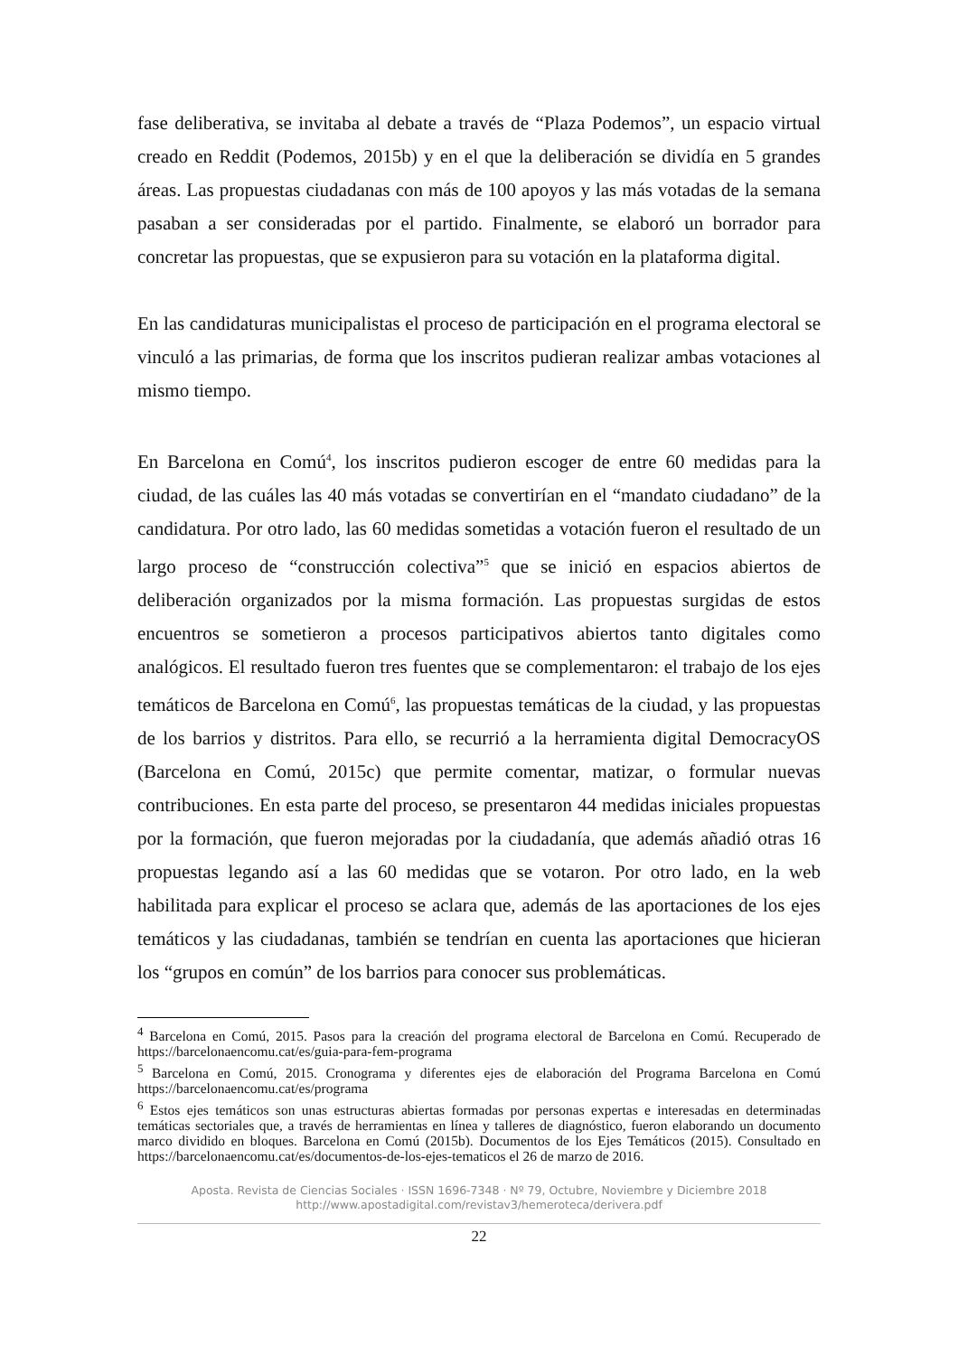fase deliberativa, se invitaba al debate a través de “Plaza Podemos”, un espacio virtual creado en Reddit (Podemos, 2015b) y en el que la deliberación se dividía en 5 grandes áreas. Las propuestas ciudadanas con más de 100 apoyos y las más votadas de la semana pasaban a ser consideradas por el partido. Finalmente, se elaboró un borrador para concretar las propuestas, que se expusieron para su votación en la plataforma digital.
En las candidaturas municipalistas el proceso de participación en el programa electoral se vinculó a las primarias, de forma que los inscritos pudieran realizar ambas votaciones al mismo tiempo.
En Barcelona en Comú<sup>4</sup>, los inscritos pudieron escoger de entre 60 medidas para la ciudad, de las cuáles las 40 más votadas se convertirían en el “mandato ciudadano” de la candidatura. Por otro lado, las 60 medidas sometidas a votación fueron el resultado de un largo proceso de “construcción colectiva”<sup>5</sup> que se inició en espacios abiertos de deliberación organizados por la misma formación. Las propuestas surgidas de estos encuentros se sometieron a procesos participativos abiertos tanto digitales como analógicos. El resultado fueron tres fuentes que se complementaron: el trabajo de los ejes temáticos de Barcelona en Comú<sup>6</sup>, las propuestas temáticas de la ciudad, y las propuestas de los barrios y distritos. Para ello, se recurrió a la herramienta digital DemocracyOS (Barcelona en Comú, 2015c) que permite comentar, matizar, o formular nuevas contribuciones. En esta parte del proceso, se presentaron 44 medidas iniciales propuestas por la formación, que fueron mejoradas por la ciudadanía, que además añadió otras 16 propuestas legando así a las 60 medidas que se votaron. Por otro lado, en la web habilitada para explicar el proceso se aclara que, además de las aportaciones de los ejes temáticos y las ciudadanas, también se tendrían en cuenta las aportaciones que hicieran los “grupos en común” de los barrios para conocer sus problemáticas.
<sup>4</sup> Barcelona en Comú, 2015. Pasos para la creación del programa electoral de Barcelona en Comú. Recuperado de https://barcelonaencomu.cat/es/guia-para-fem-programa
<sup>5</sup> Barcelona en Comú, 2015. Cronograma y diferentes ejes de elaboración del Programa Barcelona en Comú https://barcelonaencomu.cat/es/programa
<sup>6</sup> Estos ejes temáticos son unas estructuras abiertas formadas por personas expertas e interesadas en determinadas temáticas sectoriales que, a través de herramientas en línea y talleres de diagnóstico, fueron elaborando un documento marco dividido en bloques. Barcelona en Comú (2015b). Documentos de los Ejes Temáticos (2015). Consultado en https://barcelonaencomu.cat/es/documentos-de-los-ejes-tematicos el 26 de marzo de 2016.
Aposta. Revista de Ciencias Sociales · ISSN 1696-7348 · Nº 79, Octubre, Noviembre y Diciembre 2018
http://www.apostadigital.com/revistav3/hemeroteca/derivera.pdf
22